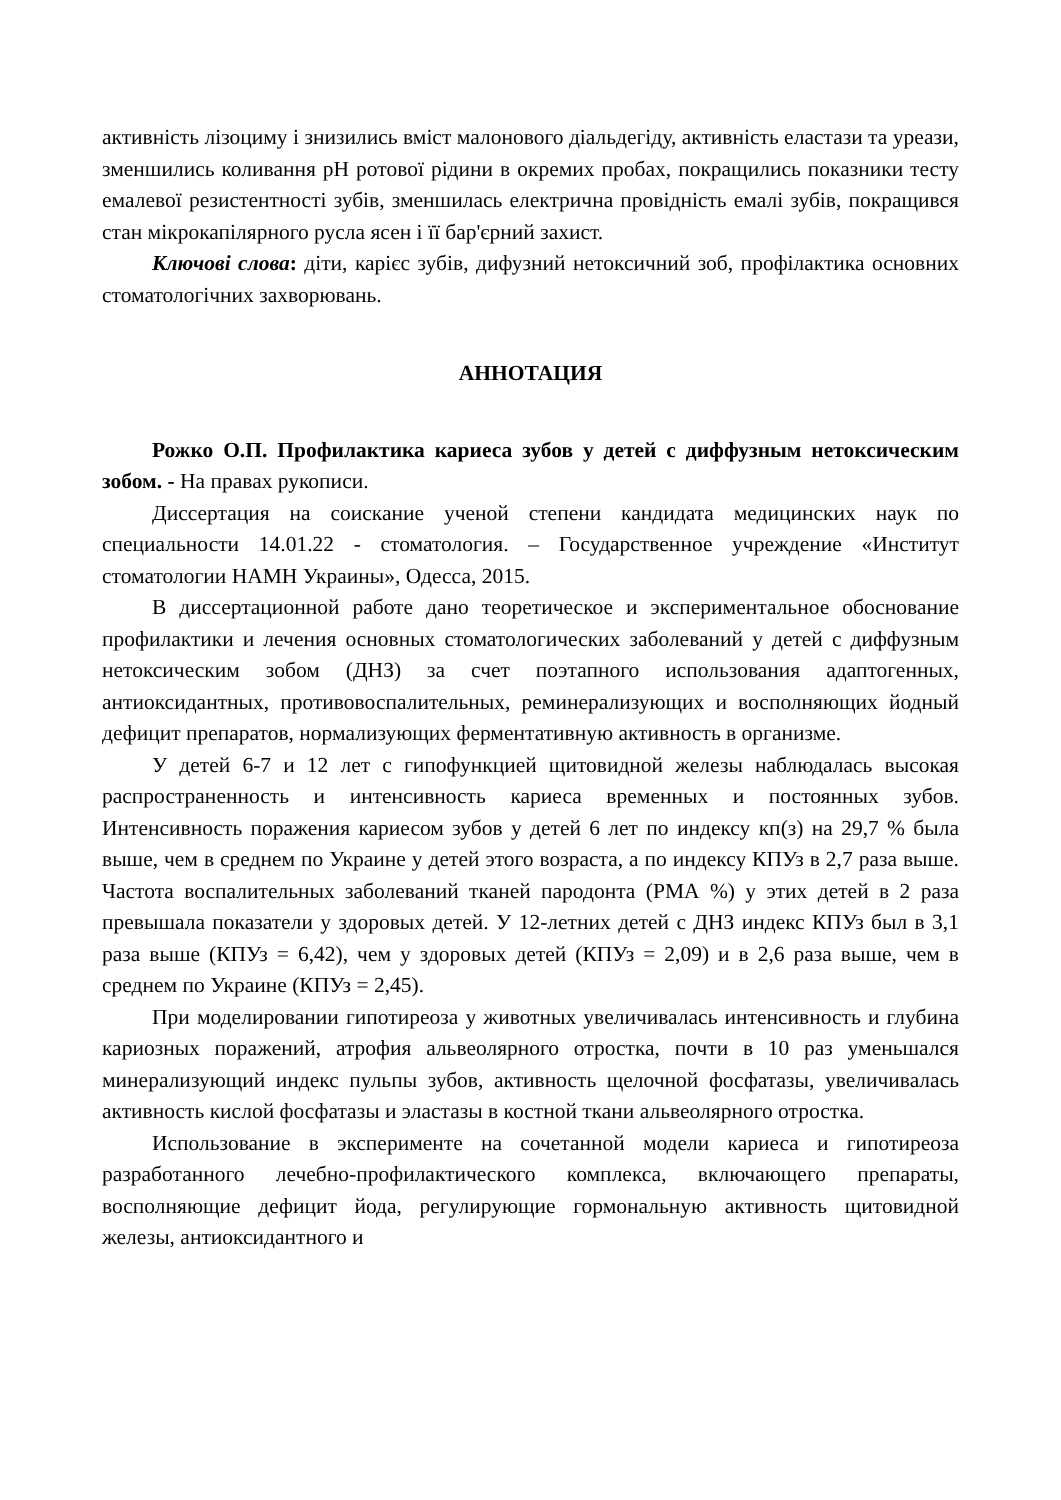активність лізоциму і знизились вміст малонового діальдегіду, активність еластази та уреази, зменшились коливання pH ротової рідини в окремих пробах, покращились показники тесту емалевої резистентності зубів, зменшилась електрична провідність емалі зубів, покращився стан мікрокапілярного русла ясен і її бар'єрний захист.
Ключові слова: діти, карієс зубів, дифузний нетоксичний зоб, профілактика основних стоматологічних захворювань.
АННОТАЦИЯ
Рожко О.П. Профилактика кариеса зубов у детей с диффузным нетоксическим зобом. - На правах рукописи.
Диссертация на соискание ученой степени кандидата медицинских наук по специальности 14.01.22 - стоматология. – Государственное учреждение «Институт стоматологии НАМН Украины», Одесса, 2015.
В диссертационной работе дано теоретическое и экспериментальное обоснование профилактики и лечения основных стоматологических заболеваний у детей с диффузным нетоксическим зобом (ДНЗ) за счет поэтапного использования адаптогенных, антиоксидантных, противовоспалительных, реминерализующих и восполняющих йодный дефицит препаратов, нормализующих ферментативную активность в организме.
У детей 6-7 и 12 лет с гипофункцией щитовидной железы наблюдалась высокая распространенность и интенсивность кариеса временных и постоянных зубов. Интенсивность поражения кариесом зубов у детей 6 лет по индексу кп(з) на 29,7 % была выше, чем в среднем по Украине у детей этого возраста, а по индексу КПУз в 2,7 раза выше. Частота воспалительных заболеваний тканей пародонта (РМА %) у этих детей в 2 раза превышала показатели у здоровых детей. У 12-летних детей с ДНЗ индекс КПУз был в 3,1 раза выше (КПУз = 6,42), чем у здоровых детей (КПУз = 2,09) и в 2,6 раза выше, чем в среднем по Украине (КПУз = 2,45).
При моделировании гипотиреоза у животных увеличивалась интенсивность и глубина кариозных поражений, атрофия альвеолярного отростка, почти в 10 раз уменьшался минерализующий индекс пульпы зубов, активность щелочной фосфатазы, увеличивалась активность кислой фосфатазы и эластазы в костной ткани альвеолярного отростка.
Использование в эксперименте на сочетанной модели кариеса и гипотиреоза разработанного лечебно-профилактического комплекса, включающего препараты, восполняющие дефицит йода, регулирующие гормональную активность щитовидной железы, антиоксидантного и